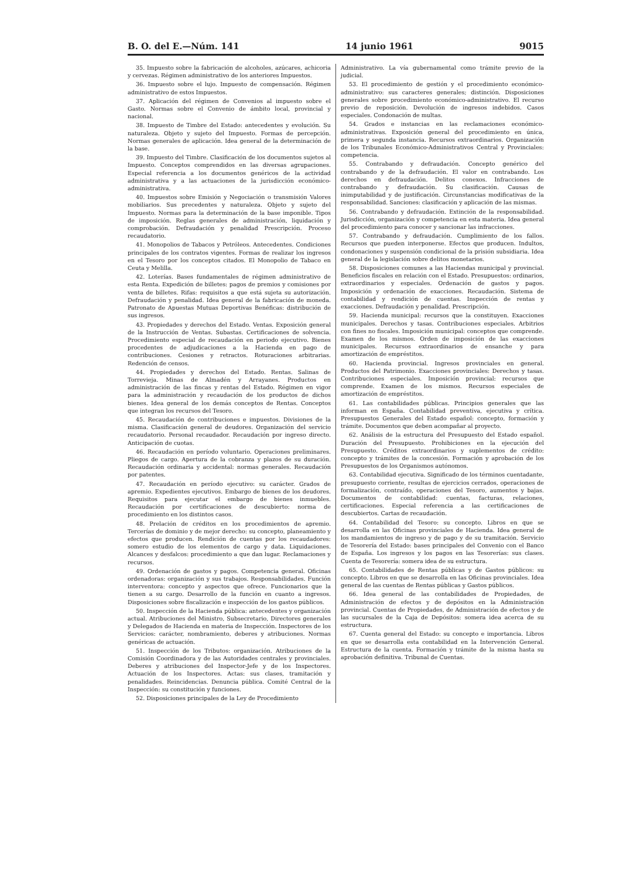B. O. del E.—Núm. 141 14 junio 1961 9015
35. Impuesto sobre la fabricación de alcoholes, azúcares, achicoria y cervezas. Régimen administrativo de los anteriores Impuestos.
36. Impuesto sobre el lujo. Impuesto de compensación. Régimen administrativo de estos Impuestos.
37. Aplicación del régimen de Convenios al impuesto sobre el Gasto. Normas sobre el Convenio de ámbito local, provincial y nacional.
38. Impuesto de Timbre del Estado: antecedentes y evolución. Su naturaleza. Objeto y sujeto del Impuesto. Formas de percepción. Normas generales de aplicación. Idea general de la determinación de la base.
39. Impuesto del Timbre. Clasificación de los documentos sujetos al Impuesto. Conceptos comprendidos en las diversas agrupaciones. Especial referencia a los documentos genéricos de la actividad administrativa y a las actuaciones de la jurisdicción económico-administrativa.
40. Impuestos sobre Emisión y Negociación o transmisión Valores mobiliarios. Sus precedentes y naturaleza. Objeto y sujeto del Impuesto. Normas para la determinación de la base imponible. Tipos de imposición. Reglas generales de administración, liquidación y comprobación. Defraudación y penalidad Prescripción. Proceso recaudatorio.
41. Monopolios de Tabacos y Petróleos. Antecedentes. Condiciones principales de los contratos vigentes. Formas de realizar los ingresos en el Tesoro por los conceptos citados. El Monopolio de Tabaco en Ceuta y Melilla.
42. Loterías. Bases fundamentales de régimen administrativo de esta Renta. Expedición de billetes: pagos de premios y comisiones por venta de billetes. Rifas: requisitos a que está sujeta su autorización. Defraudación y penalidad. Idea general de la fabricación de moneda. Patronato de Apuestas Mutuas Deportivas Benéficas: distribución de sus ingresos.
43. Propiedades y derechos del Estado. Ventas. Exposición general de la Instrucción de Ventas. Subastas. Certificaciones de solvencia. Procedimiento especial de recaudación en periodo ejecutivo. Bienes procedentes de adjudicaciones a la Hacienda en pago de contribuciones. Cesiones y retractos. Roturaciones arbitrarias. Redención de censos.
44. Propiedades y derechos del Estado. Rentas. Salinas de Torrevieja. Minas de Almadén y Arrayanes. Productos en administración de las fincas y rentas del Estado. Régimen en vigor para la administración y recaudación de los productos de dichos bienes. Idea general de los demás conceptos de Rentas. Conceptos que integran los recursos del Tesoro.
45. Recaudación de contribuciones e impuestos. Divisiones de la misma. Clasificación general de deudores. Organización del servicio recaudatorio. Personal recaudador. Recaudación por ingreso directo. Anticipación de cuotas.
46. Recaudación en período voluntario. Operaciones preliminares. Pliegos de cargo. Apertura de la cobranza y plazos de su duración. Recaudación ordinaria y accidental: normas generales. Recaudación por patentes.
47. Recaudación en período ejecutivo: su carácter. Grados de apremio. Expedientes ejecutivos. Embargo de bienes de los deudores. Requisitos para ejecutar el embargo de bienes inmuebles. Recaudación por certificaciones de descubierto: norma de procedimiento en los distintos casos.
48. Prelación de créditos en los procedimientos de apremio. Tercerías de dominio y de mejor derecho: su concepto, planeamiento y efectos que producen. Rendición de cuentas por los recaudadores: somero estudio de los elementos de cargo y data. Liquidaciones. Alcances y desfalcos: procedimiento a que dan lugar. Reclamaciones y recursos.
49. Ordenación de gastos y pagos. Competencia general. Oficinas ordenadoras: organización y sus trabajos. Responsabilidades. Función interventora: concepto y aspectos que ofrece. Funcionarios que la tienen a su cargo. Desarrollo de la función en cuanto a ingresos. Disposiciones sobre fiscalización e inspección de los gastos públicos.
50. Inspección de la Hacienda pública: antecedentes y organización actual. Atribuciones del Ministro, Subsecretario, Directores generales y Delegados de Hacienda en materia de Inspección. Inspectores de los Servicios: carácter, nombramiento, deberes y atribuciones. Normas genéricas de actuación.
51. Inspección de los Tributos: organización. Atribuciones de la Comisión Coordinadora y de las Autoridades centrales y provinciales. Deberes y atribuciones del Inspector-Jefe y de los Inspectores. Actuación de los Inspectores. Actas: sus clases, tramitación y penalidades. Reincidencias. Denuncia pública. Comité Central de la Inspección: su constitución y funciones.
52. Disposiciones principales de la Ley de Procedimiento
Administrativo. La vía gubernamental como trámite previo de la judicial.
53. El procedimiento de gestión y el procedimiento económico-administrativo: sus caracteres generales; distinción. Disposiciones generales sobre procedimiento económico-administrativo. El recurso previo de reposición. Devolución de ingresos indebidos. Casos especiales. Condonación de multas.
54. Grados e instancias en las reclamaciones económico-administrativas. Exposición general del procedimiento en única, primera y segunda instancia. Recursos extraordinarios. Organización de los Tribunales Económico-Administrativos Central y Provinciales: competencia.
55. Contrabando y defraudación. Concepto genérico del contrabando y de la defraudación. El valor en contrabando. Los derechos en defraudación. Delitos conexos. Infracciones de contrabando y defraudación. Su clasificación. Causas de inimputabilidad y de justificación. Circunstancias modificativas de la responsabilidad. Sanciones: clasificación y aplicación de las mismas.
56. Contrabando y defraudación. Extinción de la responsabilidad. Jurisdicción, organización y competencia en esta materia. Idea general del procedimiento para conocer y sancionar las infracciones.
57. Contrabando y defraudación. Cumplimiento de los fallos. Recursos que pueden interponerse. Efectos que producen. Indultos, condonaciones y suspensión condicional de la prisión subsidiaria. Idea general de la legislación sobre delitos monetarios.
58. Disposiciones comunes a las Haciendas municipal y provincial. Beneficios fiscales en relación con el Estado. Presupuestos: ordinarios, extraordinarios y especiales. Ordenación de gastos y pagos. Imposición y ordenación de exacciones. Recaudación. Sistema de contabilidad y rendición de cuentas. Inspección de rentas y exacciones. Defraudación y penalidad. Prescripción.
59. Hacienda municipal: recursos que la constituyen. Exacciones municipales. Derechos y tasas. Contribuciones especiales. Arbitrios con fines no fiscales. Imposición municipal: conceptos que comprende. Examen de los mismos. Orden de imposición de las exacciones municipales. Recursos extraordinarios de ensanche y para amortización de empréstitos.
60. Hacienda provincial. Ingresos provinciales en general. Productos del Patrimonio. Exacciones provinciales: Derechos y tasas. Contribuciones especiales. Imposición provincial: recursos que comprende. Examen de los mismos. Recursos especiales de amortización de empréstitos.
61. Las contabilidades públicas. Principios generales que las informan en España. Contabilidad preventiva, ejecutiva y crítica. Presupuestos Generales del Estado español: concepto, formación y trámite. Documentos que deben acompañar al proyecto.
62. Análisis de la estructura del Presupuesto del Estado español. Duración del Presupuesto. Prohibiciones en la ejecución del Presupuesto. Créditos extraordinarios y suplementos de crédito: concepto y trámites de la concesión. Formación y aprobación de los Presupuestos de los Organismos autónomos.
63. Contabilidad ejecutiva. Significado de los términos cuentadante, presupuesto corriente, resultas de ejercicios cerrados, operaciones de formalización, contraído, operaciones del Tesoro, aumentos y bajas. Documentos de contabilidad: cuentas, facturas, relaciones, certificaciones. Especial referencia a las certificaciones de descubiertos. Cartas de recaudación.
64. Contabilidad del Tesoro: su concepto. Libros en que se desarrolla en las Oficinas provinciales de Hacienda. Idea general de los mandamientos de ingreso y de pago y de su tramitación. Servicio de Tesorería del Estado: bases principales del Convenio con el Banco de España. Los ingresos y los pagos en las Tesorerías: sus clases. Cuenta de Tesorería: somera idea de su estructura.
65. Contabilidades de Rentas públicas y de Gastos públicos: su concepto. Libros en que se desarrolla en las Oficinas provinciales. Idea general de las cuentas de Rentas públicas y Gastos públicos.
66. Idea general de las contabilidades de Propiedades, de Administración de efectos y de depósitos en la Administración provincial. Cuentas de Propiedades, de Administración de efectos y de las sucursales de la Caja de Depósitos: somera idea acerca de su estructura.
67. Cuenta general del Estado: su concepto e importancia. Libros en que se desarrolla esta contabilidad en la Intervención General. Estructura de la cuenta. Formación y trámite de la misma hasta su aprobación definitiva. Tribunal de Cuentas.